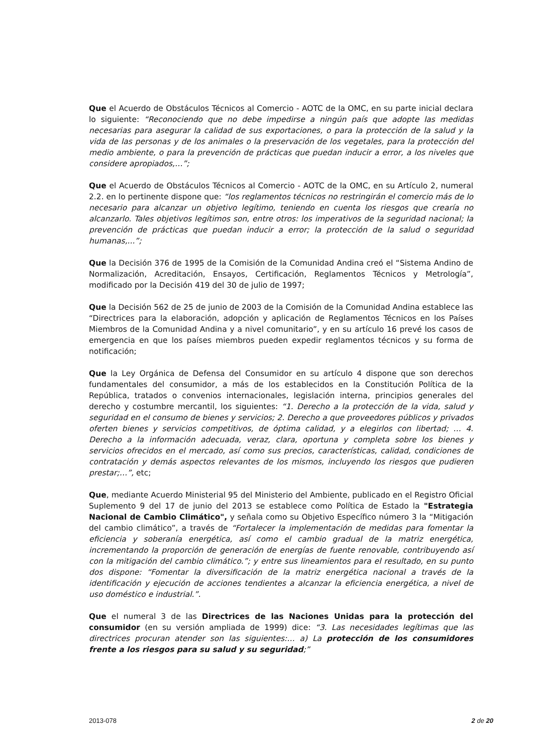Que el Acuerdo de Obstáculos Técnicos al Comercio - AOTC de la OMC, en su parte inicial declara lo siguiente: “Reconociendo que no debe impedirse a ningún país que adopte las medidas necesarias para asegurar la calidad de sus exportaciones, o para la protección de la salud y la vida de las personas y de los animales o la preservación de los vegetales, para la protección del medio ambiente, o para la prevención de prácticas que puedan inducir a error, a los niveles que considere apropiados,…”;
Que el Acuerdo de Obstáculos Técnicos al Comercio - AOTC de la OMC, en su Artículo 2, numeral 2.2. en lo pertinente dispone que: “los reglamentos técnicos no restringirán el comercio más de lo necesario para alcanzar un objetivo legítimo, teniendo en cuenta los riesgos que crearía no alcanzarlo. Tales objetivos legítimos son, entre otros: los imperativos de la seguridad nacional; la prevención de prácticas que puedan inducir a error; la protección de la salud o seguridad humanas,...”;
Que la Decisión 376 de 1995 de la Comisión de la Comunidad Andina creó el “Sistema Andino de Normalización, Acreditación, Ensayos, Certificación, Reglamentos Técnicos y Metrología”, modificado por la Decisión 419 del 30 de julio de 1997;
Que la Decisión 562 de 25 de junio de 2003 de la Comisión de la Comunidad Andina establece las “Directrices para la elaboración, adopción y aplicación de Reglamentos Técnicos en los Países Miembros de la Comunidad Andina y a nivel comunitario”, y en su artículo 16 prevé los casos de emergencia en que los países miembros pueden expedir reglamentos técnicos y su forma de notificación;
Que la Ley Orgánica de Defensa del Consumidor en su artículo 4 dispone que son derechos fundamentales del consumidor, a más de los establecidos en la Constitución Política de la República, tratados o convenios internacionales, legislación interna, principios generales del derecho y costumbre mercantil, los siguientes: “1. Derecho a la protección de la vida, salud y seguridad en el consumo de bienes y servicios; 2. Derecho a que proveedores públicos y privados oferten bienes y servicios competitivos, de óptima calidad, y a elegirlos con libertad; … 4. Derecho a la información adecuada, veraz, clara, oportuna y completa sobre los bienes y servicios ofrecidos en el mercado, así como sus precios, características, calidad, condiciones de contratación y demás aspectos relevantes de los mismos, incluyendo los riesgos que pudieren prestar;…”, etc;
Que, mediante Acuerdo Ministerial 95 del Ministerio del Ambiente, publicado en el Registro Oficial Suplemento 9 del 17 de junio del 2013 se establece como Política de Estado la "Estrategia Nacional de Cambio Climático", y señala como su Objetivo Específico número 3 la “Mitigación del cambio climático”, a través de “Fortalecer la implementación de medidas para fomentar la eficiencia y soberanía energética, así como el cambio gradual de la matriz energética, incrementando la proporción de generación de energías de fuente renovable, contribuyendo así con la mitigación del cambio climático.”; y entre sus lineamientos para el resultado, en su punto dos dispone: “Fomentar la diversificación de la matriz energética nacional a través de la identificación y ejecución de acciones tendientes a alcanzar la eficiencia energética, a nivel de uso doméstico e industrial.”.
Que el numeral 3 de las Directrices de las Naciones Unidas para la protección del consumidor (en su versión ampliada de 1999) dice: “3. Las necesidades legítimas que las directrices procuran atender son las siguientes:… a) La protección de los consumidores frente a los riesgos para su salud y su seguridad;”
2013-078 2 de 20